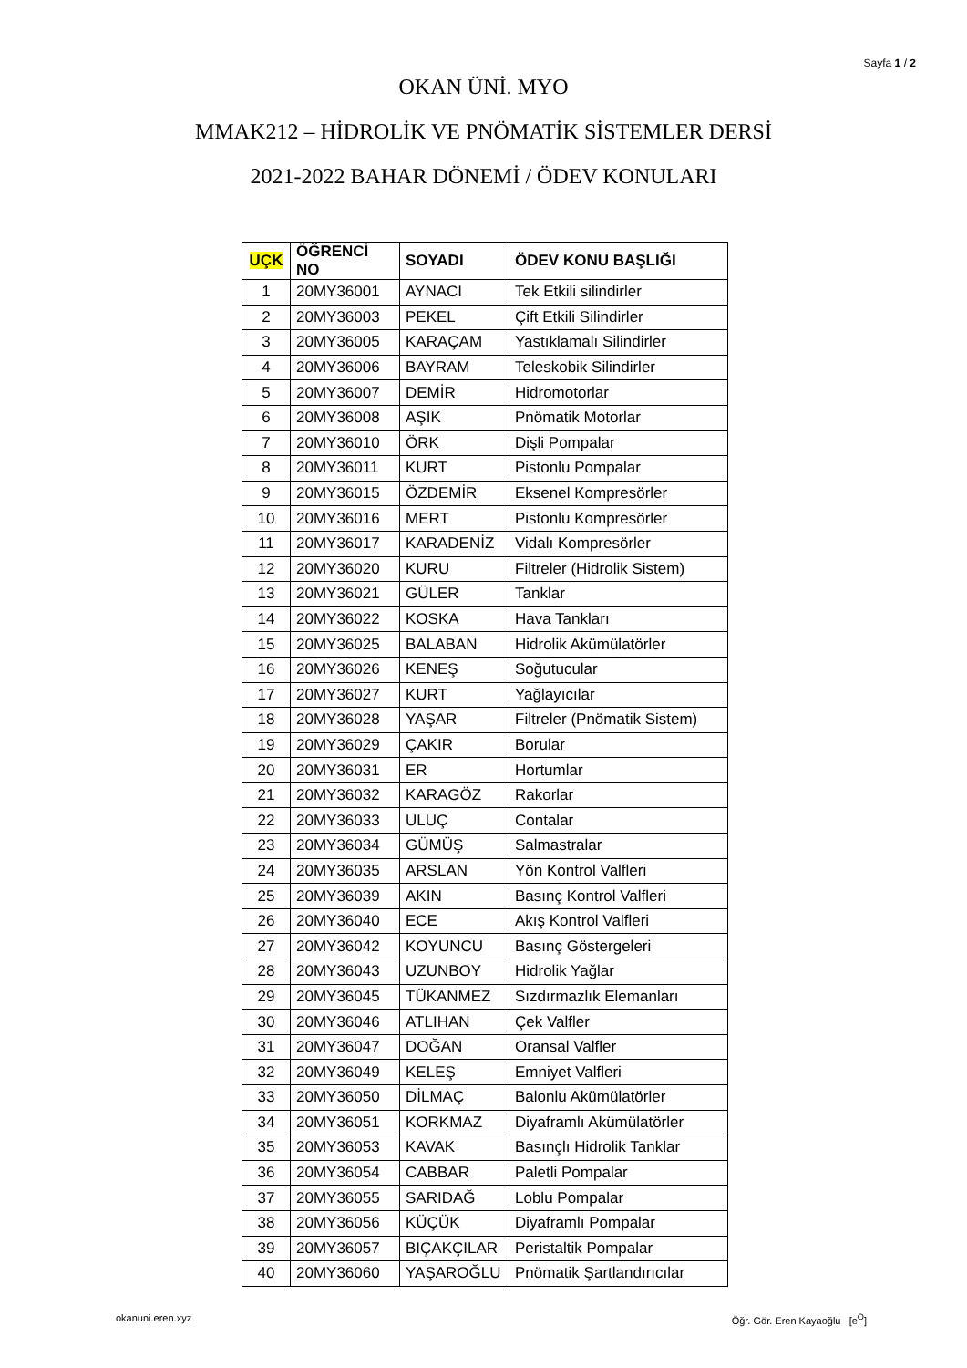Sayfa 1 / 2
OKAN ÜNİ. MYO
MMAK212 – HİDROLİK VE PNÖMATİK SİSTEMLER DERSİ
2021-2022 BAHAR DÖNEMİ / ÖDEV KONULARI
| UÇK | ÖĞRENCİ NO | SOYADI | ÖDEV KONU BAŞLIĞI |
| --- | --- | --- | --- |
| 1 | 20MY36001 | AYNACI | Tek Etkili silindirler |
| 2 | 20MY36003 | PEKEL | Çift Etkili Silindirler |
| 3 | 20MY36005 | KARAÇAM | Yastıklamalı Silindirler |
| 4 | 20MY36006 | BAYRAM | Teleskobik Silindirler |
| 5 | 20MY36007 | DEMİR | Hidromotorlar |
| 6 | 20MY36008 | AŞIK | Pnömatik Motorlar |
| 7 | 20MY36010 | ÖRK | Dişli Pompalar |
| 8 | 20MY36011 | KURT | Pistonlu Pompalar |
| 9 | 20MY36015 | ÖZDEMİR | Eksenel Kompresörler |
| 10 | 20MY36016 | MERT | Pistonlu Kompresörler |
| 11 | 20MY36017 | KARADENİZ | Vidalı Kompresörler |
| 12 | 20MY36020 | KURU | Filtreler (Hidrolik Sistem) |
| 13 | 20MY36021 | GÜLER | Tanklar |
| 14 | 20MY36022 | KOSKA | Hava Tankları |
| 15 | 20MY36025 | BALABAN | Hidrolik Akümülatörler |
| 16 | 20MY36026 | KENEŞ | Soğutucular |
| 17 | 20MY36027 | KURT | Yağlayıcılar |
| 18 | 20MY36028 | YAŞAR | Filtreler (Pnömatik Sistem) |
| 19 | 20MY36029 | ÇAKIR | Borular |
| 20 | 20MY36031 | ER | Hortumlar |
| 21 | 20MY36032 | KARAGÖZ | Rakorlar |
| 22 | 20MY36033 | ULUÇ | Contalar |
| 23 | 20MY36034 | GÜMÜŞ | Salmastralar |
| 24 | 20MY36035 | ARSLAN | Yön Kontrol Valfleri |
| 25 | 20MY36039 | AKIN | Basınç Kontrol Valfleri |
| 26 | 20MY36040 | ECE | Akış Kontrol Valfleri |
| 27 | 20MY36042 | KOYUNCU | Basınç Göstergeleri |
| 28 | 20MY36043 | UZUNBOY | Hidrolik Yağlar |
| 29 | 20MY36045 | TÜKANMEZ | Sızdırmazlık Elemanları |
| 30 | 20MY36046 | ATLIHAN | Çek Valfler |
| 31 | 20MY36047 | DOĞAN | Oransal Valfler |
| 32 | 20MY36049 | KELEŞ | Emniyet Valfleri |
| 33 | 20MY36050 | DİLMAÇ | Balonlu Akümülatörler |
| 34 | 20MY36051 | KORKMAZ | Diyaframlı Akümülatörler |
| 35 | 20MY36053 | KAVAK | Basınçlı Hidrolik Tanklar |
| 36 | 20MY36054 | CABBAR | Paletli Pompalar |
| 37 | 20MY36055 | SARIDAĞ | Loblu Pompalar |
| 38 | 20MY36056 | KÜÇÜK | Diyaframlı Pompalar |
| 39 | 20MY36057 | BIÇAKÇILAR | Peristaltik Pompalar |
| 40 | 20MY36060 | YAŞAROĞLU | Pnömatik Şartlandırıcılar |
okanuni.eren.xyz Öğr. Gör. Eren Kayaoğlu [e<sup>O</sup>]